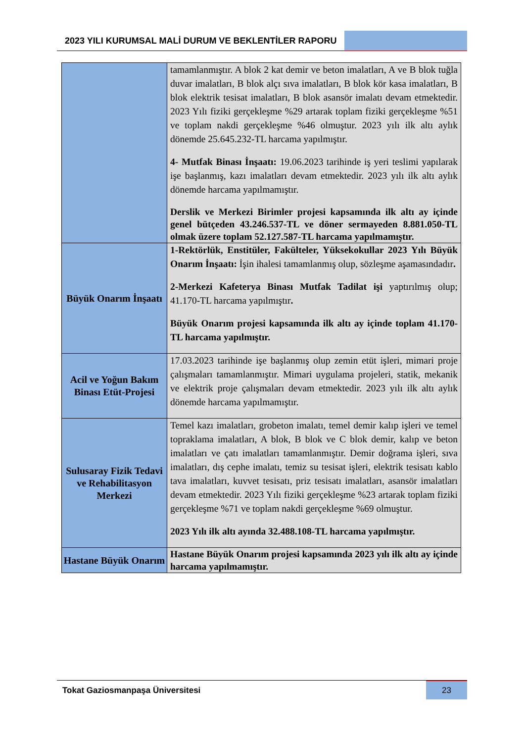2023 YILI KURUMSAL MALİ DURUM VE BEKLENTİLER RAPORU
| | tamamlanmıştır. A blok 2 kat demir ve beton imalatları, A ve B blok tuğla duvar imalatları, B blok alçı sıva imalatları, B blok kör kasa imalatları, B blok elektrik tesisat imalatları, B blok asansör imalatı devam etmektedir. 2023 Yılı fiziki gerçekleşme %29 artarak toplam fiziki gerçekleşme %51 ve toplam nakdi gerçekleşme %46 olmuştur. 2023 yılı ilk altı aylık dönemde 25.645.232-TL harcama yapılmıştır. 4- Mutfak Binası İnşaatı: 19.06.2023 tarihinde iş yeri teslimi yapılarak işe başlanmış, kazı imalatları devam etmektedir. 2023 yılı ilk altı aylık dönemde harcama yapılmamıştır. Derslik ve Merkezi Birimler projesi kapsamında ilk altı ay içinde genel bütçeden 43.246.537-TL ve döner sermayeden 8.881.050-TL olmak üzere toplam 52.127.587-TL harcama yapılmamıştır. |
| Büyük Onarım İnşaatı | 1-Rektörlük, Enstitüler, Fakülteler, Yüksekokullar 2023 Yılı Büyük Onarım İnşaatı: İşin ihalesi tamamlanmış olup, sözleşme aşamasındadır . 2-Merkezi Kafeterya Binası Mutfak Tadilat işi yaptırılmış olup; 41.170-TL harcama yapılmıştır . Büyük Onarım projesi kapsamında ilk altı ay içinde toplam 41.170-TL harcama yapılmıştır. |
| Acil ve Yoğun Bakım Binası Etüt-Projesi | 17.03.2023 tarihinde işe başlanmış olup zemin etüt işleri, mimari proje çalışmaları tamamlanmıştır. Mimari uygulama projeleri, statik, mekanik ve elektrik proje çalışmaları devam etmektedir. 2023 yılı ilk altı aylık dönemde harcama yapılmamıştır. |
| Sulusaray Fizik Tedavi ve Rehabilitasyon Merkezi | Temel kazı imalatları, grobeton imalatı, temel demir kalıp işleri ve temel topraklama imalatları, A blok, B blok ve C blok demir, kalıp ve beton imalatları ve çatı imalatları tamamlanmıştır. Demir doğrama işleri, sıva imalatları, dış cephe imalatı, temiz su tesisat işleri, elektrik tesisatı kablo tava imalatları, kuvvet tesisatı, priz tesisatı imalatları, asansör imalatları devam etmektedir. 2023 Yılı fiziki gerçekleşme %23 artarak toplam fiziki gerçekleşme %71 ve toplam nakdi gerçekleşme %69 olmuştur. 2023 Yılı ilk altı ayında 32.488.108-TL harcama yapılmıştır. |
| Hastane Büyük Onarım | Hastane Büyük Onarım projesi kapsamında 2023 yılı ilk altı ay içinde harcama yapılmamıştır. |
Tokat Gaziosmanpaşa Üniversitesi
23